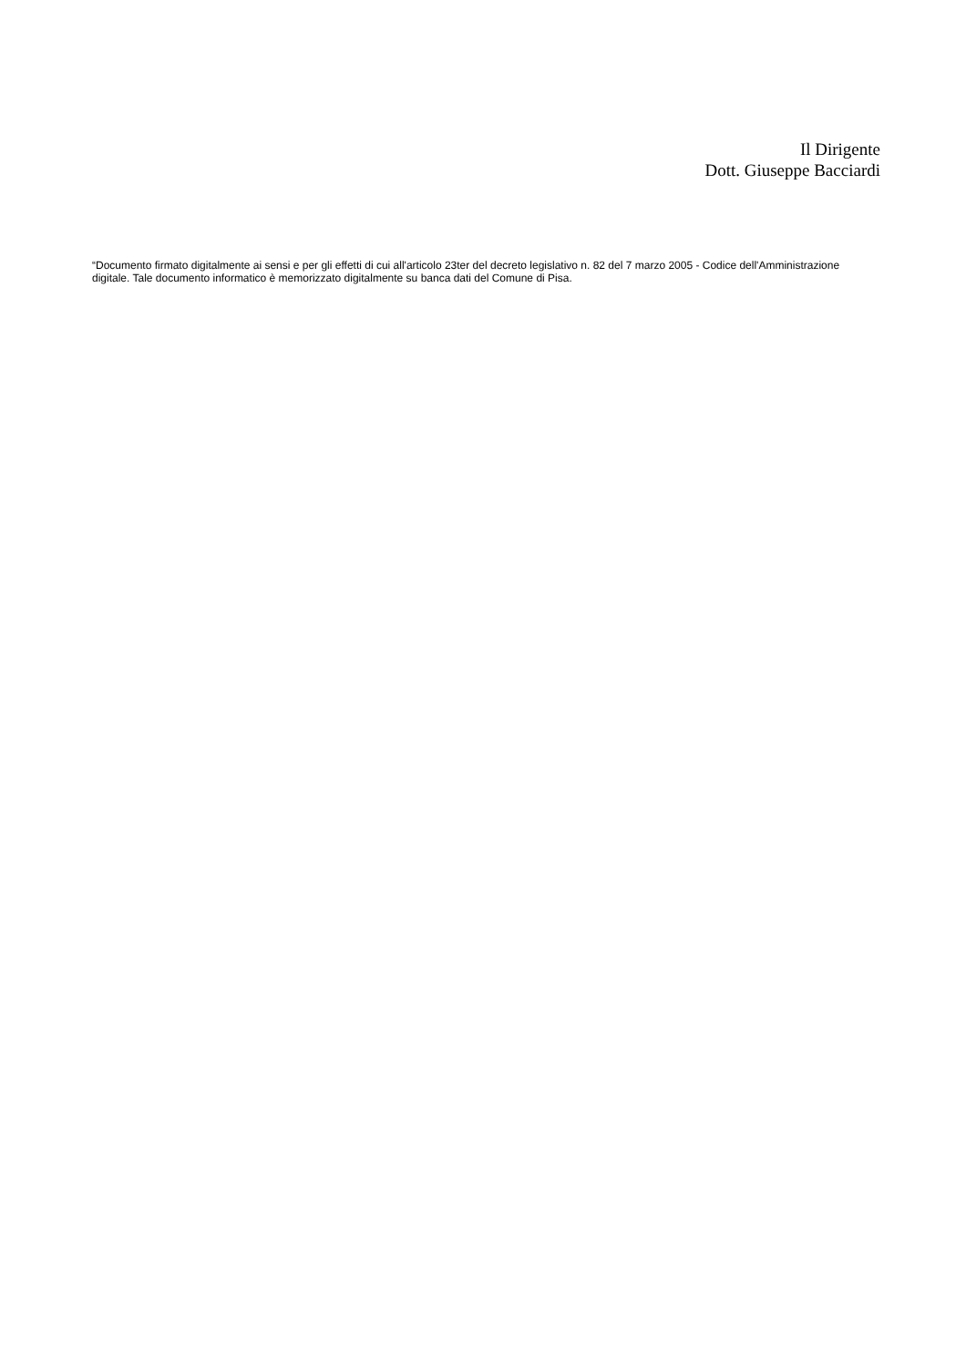Il Dirigente
Dott. Giuseppe Bacciardi
“Documento firmato digitalmente ai sensi e per gli effetti di cui all'articolo 23ter del decreto legislativo n. 82 del 7 marzo 2005 - Codice dell'Amministrazione digitale. Tale documento informatico è memorizzato digitalmente su banca dati del Comune di Pisa.